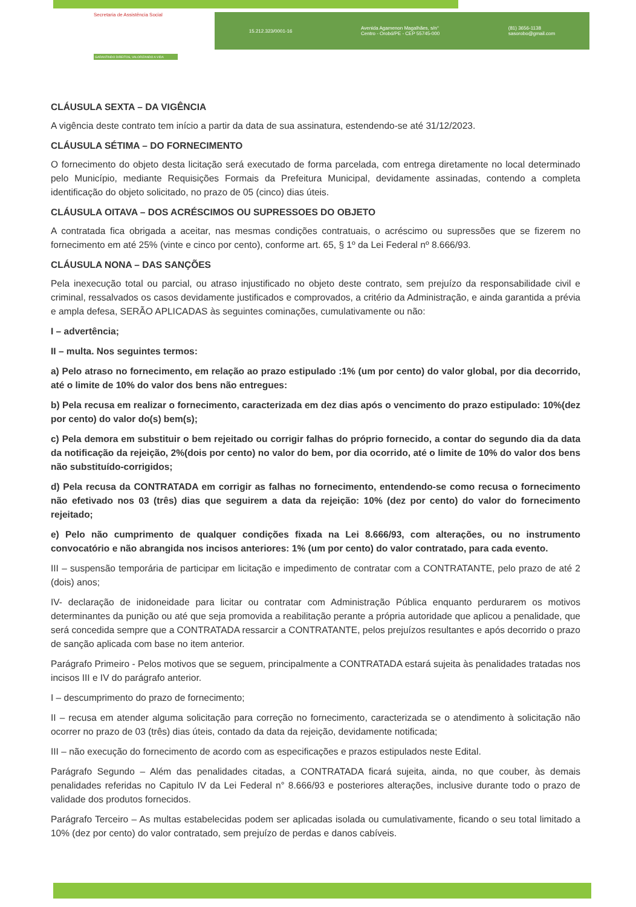Secretaria de Assistência Social
GARANTINDO DIREITOS, VALORIZANDO A VIDA
15.212.323/0001-16 Avenida Agamenon Magalhães, s/n°
Centro - Orobó/PE - CEP 55745-000 (81) 3656-1138
sasorobo@gmail.com
CLÁUSULA SEXTA – DA VIGÊNCIA
A vigência deste contrato tem início a partir da data de sua assinatura, estendendo-se até 31/12/2023.
CLÁUSULA SÉTIMA – DO FORNECIMENTO
O fornecimento do objeto desta licitação será executado de forma parcelada, com entrega diretamente no local determinado pelo Município, mediante Requisições Formais da Prefeitura Municipal, devidamente assinadas, contendo a completa identificação do objeto solicitado, no prazo de 05 (cinco) dias úteis.
CLÁUSULA OITAVA – DOS ACRÉSCIMOS OU SUPRESSOES DO OBJETO
A contratada fica obrigada a aceitar, nas mesmas condições contratuais, o acréscimo ou supressões que se fizerem no fornecimento em até 25% (vinte e cinco por cento), conforme art. 65, § 1º da Lei Federal nº 8.666/93.
CLÁUSULA NONA – DAS SANÇÕES
Pela inexecução total ou parcial, ou atraso injustificado no objeto deste contrato, sem prejuízo da responsabilidade civil e criminal, ressalvados os casos devidamente justificados e comprovados, a critério da Administração, e ainda garantida a prévia e ampla defesa, SERÃO APLICADAS às seguintes cominações, cumulativamente ou não:
I – advertência;
II – multa. Nos seguintes termos:
a) Pelo atraso no fornecimento, em relação ao prazo estipulado :1% (um por cento) do valor global, por dia decorrido, até o limite de 10% do valor dos bens não entregues:
b) Pela recusa em realizar o fornecimento, caracterizada em dez dias após o vencimento do prazo estipulado: 10%(dez por cento) do valor do(s) bem(s);
c) Pela demora em substituir o bem rejeitado ou corrigir falhas do próprio fornecido, a contar do segundo dia da data da notificação da rejeição, 2%(dois por cento) no valor do bem, por dia ocorrido, até o limite de 10% do valor dos bens não substituído-corrigidos;
d) Pela recusa da CONTRATADA em corrigir as falhas no fornecimento, entendendo-se como recusa o fornecimento não efetivado nos 03 (três) dias que seguirem a data da rejeição: 10% (dez por cento) do valor do fornecimento rejeitado;
e) Pelo não cumprimento de qualquer condições fixada na Lei 8.666/93, com alterações, ou no instrumento convocatório e não abrangida nos incisos anteriores: 1% (um por cento) do valor contratado, para cada evento.
III – suspensão temporária de participar em licitação e impedimento de contratar com a CONTRATANTE, pelo prazo de até 2 (dois) anos;
IV- declaração de inidoneidade para licitar ou contratar com Administração Pública enquanto perdurarem os motivos determinantes da punição ou até que seja promovida a reabilitação perante a própria autoridade que aplicou a penalidade, que será concedida sempre que a CONTRATADA ressarcir a CONTRATANTE, pelos prejuízos resultantes e após decorrido o prazo de sanção aplicada com base no item anterior.
Parágrafo Primeiro - Pelos motivos que se seguem, principalmente a CONTRATADA estará sujeita às penalidades tratadas nos incisos III e IV do parágrafo anterior.
I – descumprimento do prazo de fornecimento;
II – recusa em atender alguma solicitação para correção no fornecimento, caracterizada se o atendimento à solicitação não ocorrer no prazo de 03 (três) dias úteis, contado da data da rejeição, devidamente notificada;
III – não execução do fornecimento de acordo com as especificações e prazos estipulados neste Edital.
Parágrafo Segundo – Além das penalidades citadas, a CONTRATADA ficará sujeita, ainda, no que couber, às demais penalidades referidas no Capitulo IV da Lei Federal n° 8.666/93 e posteriores alterações, inclusive durante todo o prazo de validade dos produtos fornecidos.
Parágrafo Terceiro – As multas estabelecidas podem ser aplicadas isolada ou cumulativamente, ficando o seu total limitado a 10% (dez por cento) do valor contratado, sem prejuízo de perdas e danos cabíveis.